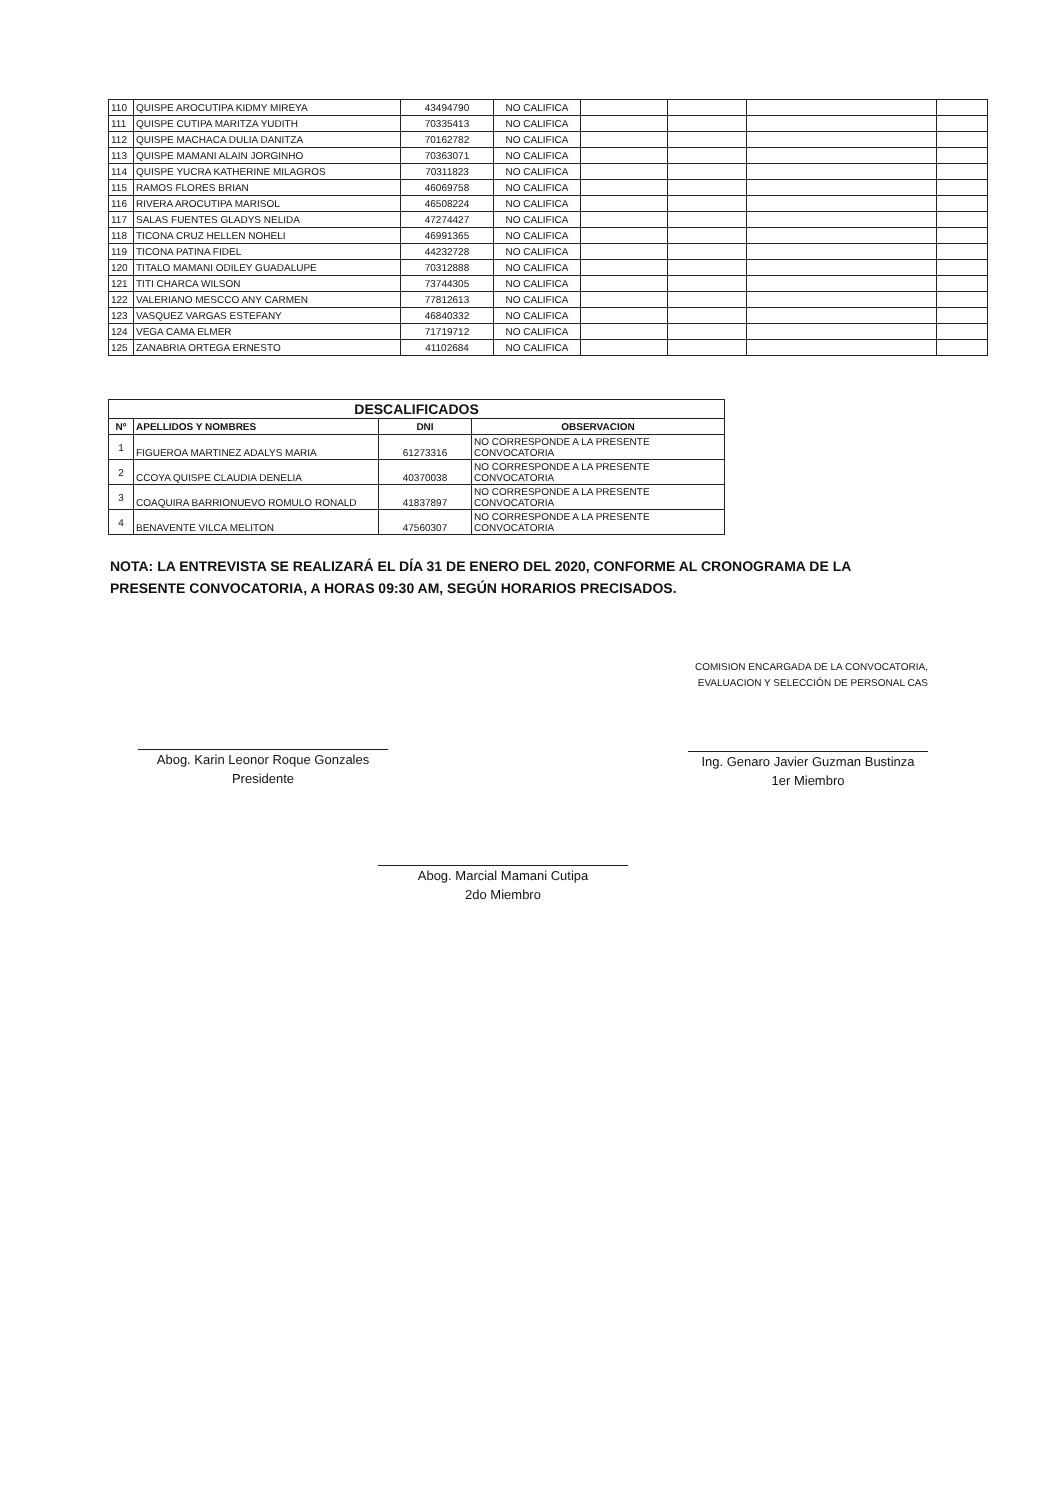| 110 | QUISPE AROCUTIPA KIDMY MIREYA | 43494790 | NO CALIFICA | | | | |
| 111 | QUISPE CUTIPA MARITZA YUDITH | 70335413 | NO CALIFICA | | | | |
| 112 | QUISPE MACHACA DULIA DANITZA | 70162782 | NO CALIFICA | | | | |
| 113 | QUISPE MAMANI ALAIN JORGINHO | 70363071 | NO CALIFICA | | | | |
| 114 | QUISPE YUCRA KATHERINE MILAGROS | 70311823 | NO CALIFICA | | | | |
| 115 | RAMOS FLORES BRIAN | 46069758 | NO CALIFICA | | | | |
| 116 | RIVERA AROCUTIPA MARISOL | 46508224 | NO CALIFICA | | | | |
| 117 | SALAS FUENTES GLADYS NELIDA | 47274427 | NO CALIFICA | | | | |
| 118 | TICONA CRUZ HELLEN NOHELI | 46991365 | NO CALIFICA | | | | |
| 119 | TICONA PATINA FIDEL | 44232728 | NO CALIFICA | | | | |
| 120 | TITALO MAMANI ODILEY GUADALUPE | 70312888 | NO CALIFICA | | | | |
| 121 | TITI CHARCA WILSON | 73744305 | NO CALIFICA | | | | |
| 122 | VALERIANO MESCCO ANY CARMEN | 77812613 | NO CALIFICA | | | | |
| 123 | VASQUEZ VARGAS ESTEFANY | 46840332 | NO CALIFICA | | | | |
| 124 | VEGA CAMA ELMER | 71719712 | NO CALIFICA | | | | |
| 125 | ZANABRIA ORTEGA ERNESTO | 41102684 | NO CALIFICA | | | | |
| DESCALIFICADOS | | | |
| --- | --- | --- | --- |
| Nº | APELLIDOS Y NOMBRES | DNI | OBSERVACION |
| 1 | FIGUEROA MARTINEZ ADALYS MARIA | 61273316 | NO CORRESPONDE A LA PRESENTE CONVOCATORIA |
| 2 | CCOYA QUISPE CLAUDIA DENELIA | 40370038 | NO CORRESPONDE A LA PRESENTE CONVOCATORIA |
| 3 | COAQUIRA BARRIONUEVO ROMULO RONALD | 41837897 | NO CORRESPONDE A LA PRESENTE CONVOCATORIA |
| 4 | BENAVENTE VILCA MELITON | 47560307 | NO CORRESPONDE A LA PRESENTE CONVOCATORIA |
NOTA: LA ENTREVISTA SE REALIZARÁ EL DÍA 31 DE ENERO DEL 2020, CONFORME AL CRONOGRAMA DE LA PRESENTE CONVOCATORIA, A HORAS 09:30 AM, SEGÚN HORARIOS PRECISADOS.
Abog. Karin Leonor Roque Gonzales
Presidente
COMISION ENCARGADA DE LA CONVOCATORIA,
EVALUACION Y SELECCIÓN DE PERSONAL CAS
Ing. Genaro Javier Guzman Bustinza
1er Miembro
Abog. Marcial Mamani Cutipa
2do Miembro